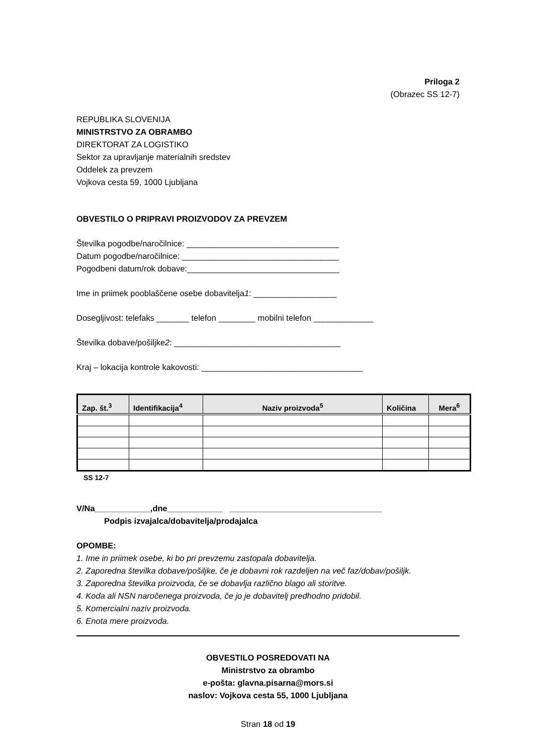Priloga 2
(Obrazec SS 12-7)
REPUBLIKA SLOVENIJA
MINISTRSTVO ZA OBRAMBO
DIREKTORAT ZA LOGISTIKO
Sektor za upravljanje materialnih sredstev
Oddelek za prevzem
Vojkova cesta 59, 1000 Ljubljana
OBVESTILO O PRIPRAVI PROIZVODOV ZA PREVZEM
Številka pogodbe/naročilnice: _________________________________
Datum pogodbe/naročilnice: __________________________________
Pogodbeni datum/rok dobave:_________________________________
Ime in priimek pooblaščene osebe dobavitelja1: __________________
Dosegljivost: telefaks _______ telefon ________ mobilni telefon _____________
Številka dobave/pošiljke2: ____________________________________
Kraj – lokacija kontrole kakovosti: ___________________________________
| Zap. št.<sup>3</sup> | Identifikacija<sup>4</sup> | Naziv proizvoda<sup>5</sup> | Količina | Mera<sup>6</sup> |
| --- | --- | --- | --- | --- |
SS 12-7
V/Na____________,dne____________ _________________________________
Podpis izvajalca/dobavitelja/prodajalca
OPOMBE:
1. Ime in priimek osebe, ki bo pri prevzemu zastopala dobavitelja.
2. Zaporedna številka dobave/pošiljke, če je dobavni rok razdeljen na več faz/dobav/pošiljk.
3. Zaporedna številka proizvoda, če se dobavlja različno blago ali storitve.
4. Koda ali NSN naročenega proizvoda, če jo je dobavitelj predhodno pridobil.
5. Komercialni naziv proizvoda.
6. Enota mere proizvoda.
OBVESTILO POSREDOVATI NA
Ministrstvo za obrambo
e-pošta: glavna.pisarna@mors.si
naslov: Vojkova cesta 55, 1000 Ljubljana
Stran 18 od 19